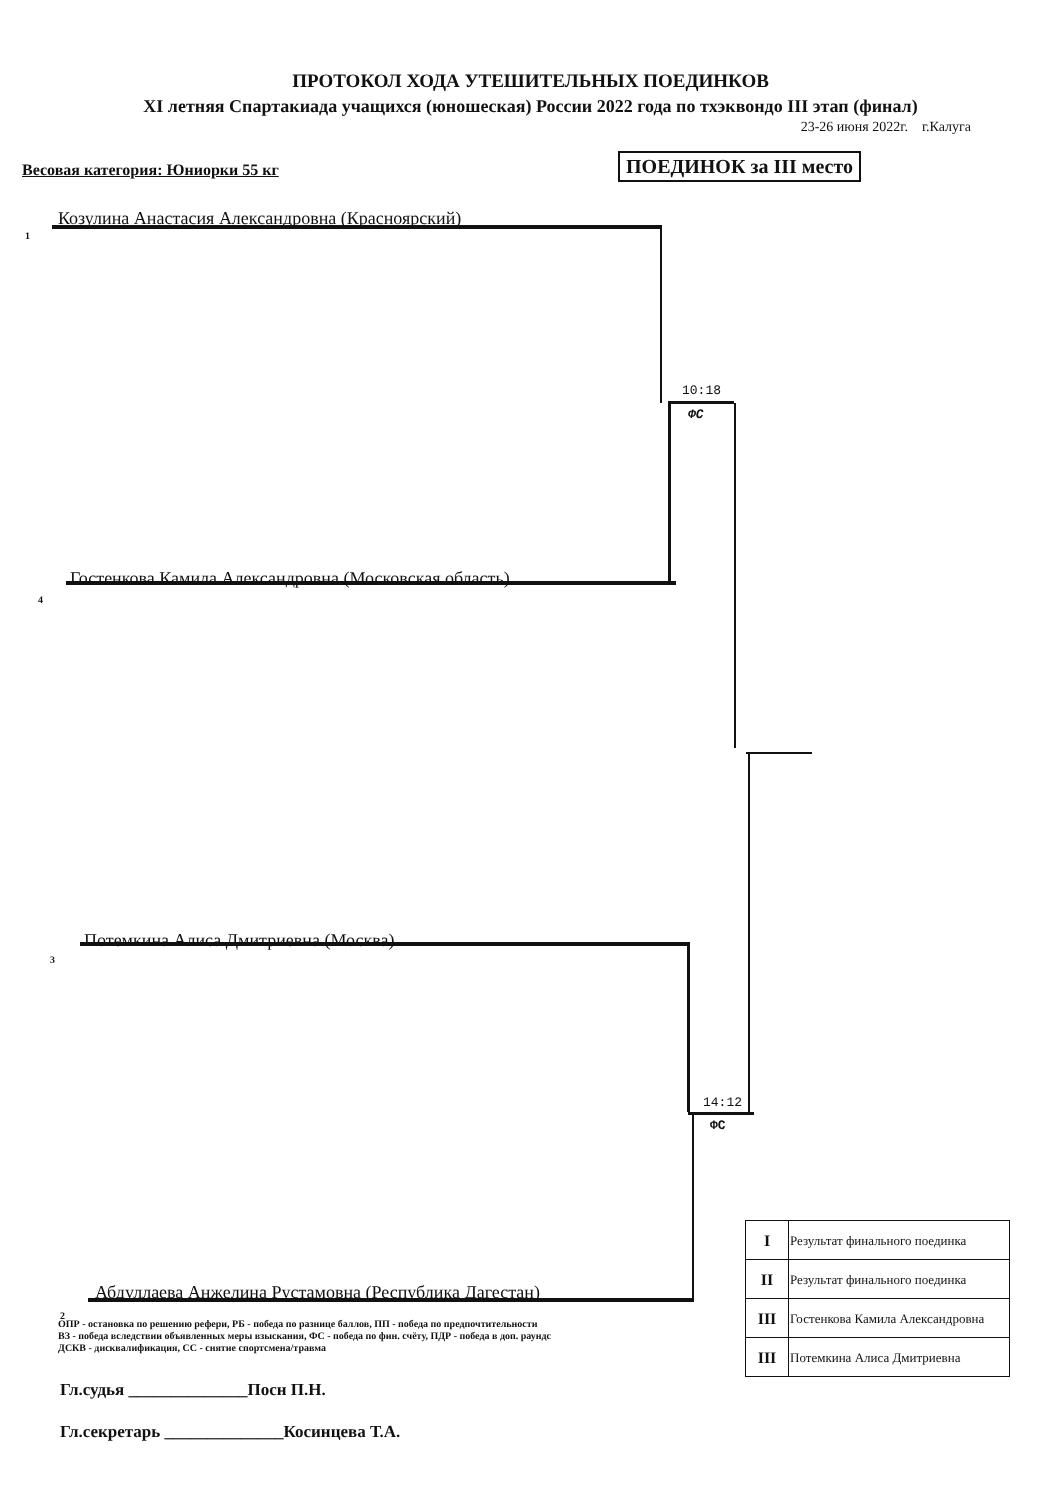ПРОТОКОЛ ХОДА УТЕШИТЕЛЬНЫХ ПОЕДИНКОВ
XI летняя Спартакиада учащихся (юношеская) России 2022 года по тхэквондо III этап (финал)
23-26 июня 2022г. г.Калуга
Весовая категория: Юниорки 55 кг
ПОЕДИНОК за III место
1
Козулина Анастасия Александровна (Красноярский)
10:18
ФС
4
Гостенкова Камила Александровна (Московская область)
3
Потемкина Алиса Дмитриевна (Москва)
14:12
ФС
2
Абдуллаева Анжелина Рустамовна (Республика Дагестан)
ОПР - остановка по решению рефери, РБ - победа по разнице баллов, ПП - победа по предпочтительности
ВЗ - победа вследствии объявленных меры взыскания, ФС - победа по фин. счёту, ПДР - победа в доп. раундс
ДСКВ - дисквалификация, СС - снятие спортсмена/травма
Гл.судья ______________Посн П.Н.
Гл.секретарь ______________Косинцева Т.А.
| I | Результат финального поединка |
| II | Результат финального поединка |
| III | Гостенкова Камила Александровна |
| III | Потемкина Алиса Дмитриевна |